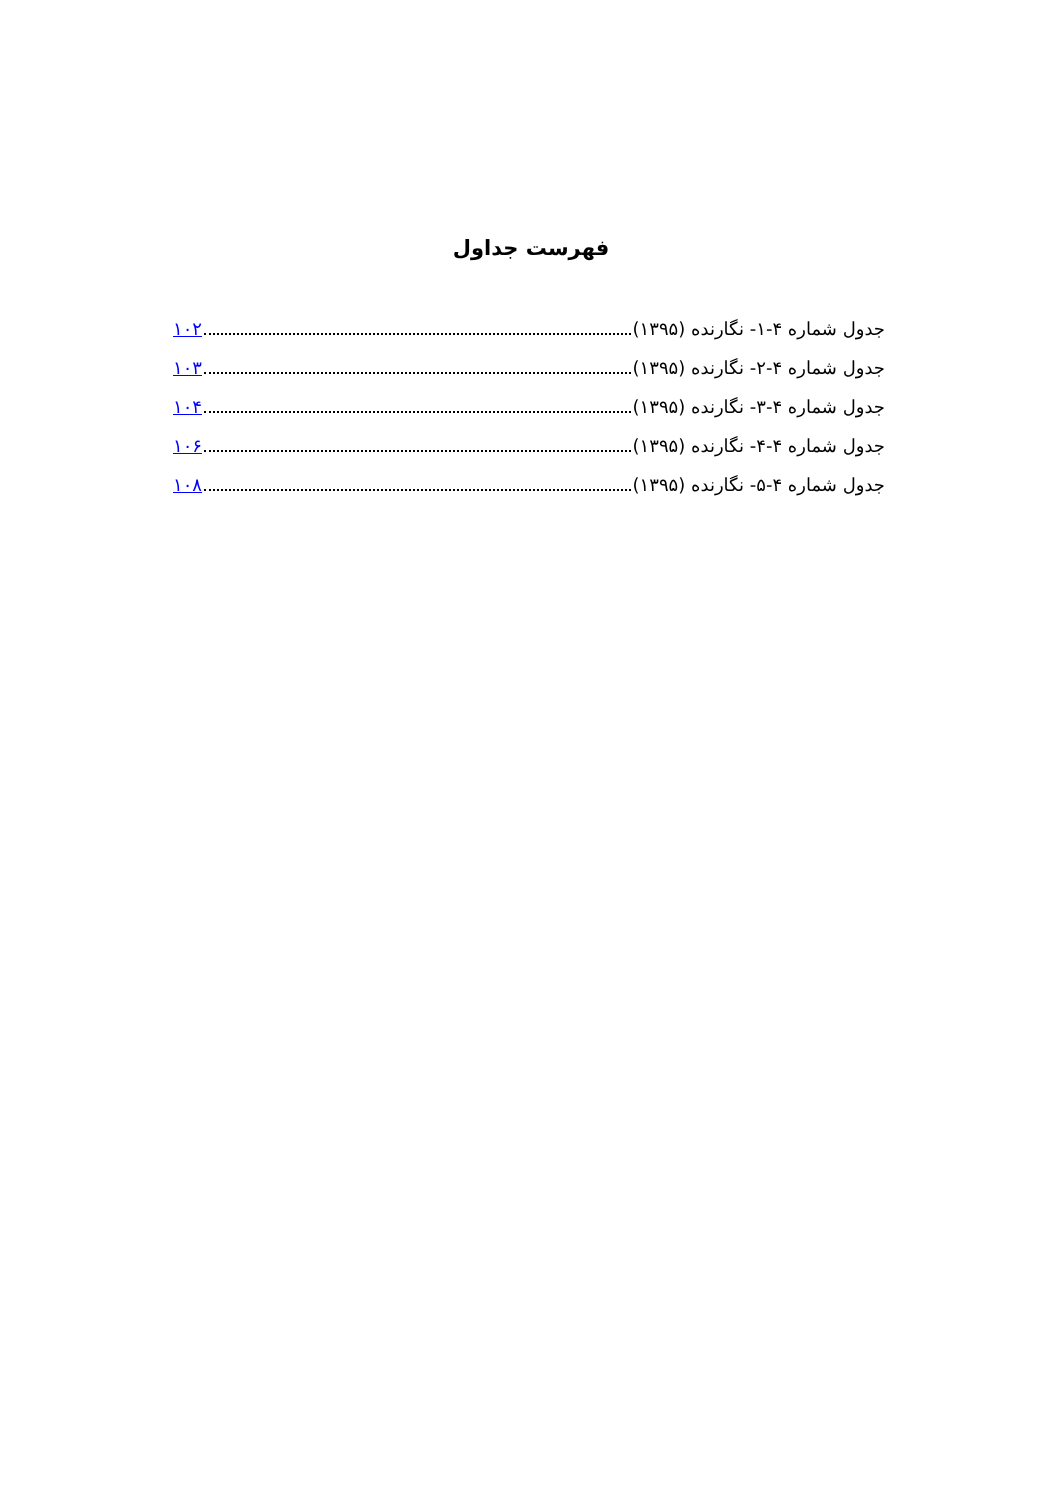فهرست جداول
جدول شماره ۴-۱- نگارنده (۱۳۹۵) ۱۰۲
جدول شماره ۴-۲- نگارنده (۱۳۹۵) ۱۰۳
جدول شماره ۴-۳- نگارنده (۱۳۹۵) ۱۰۴
جدول شماره ۴-۴- نگارنده (۱۳۹۵) ۱۰۶
جدول شماره ۴-۵- نگارنده (۱۳۹۵) ۱۰۸